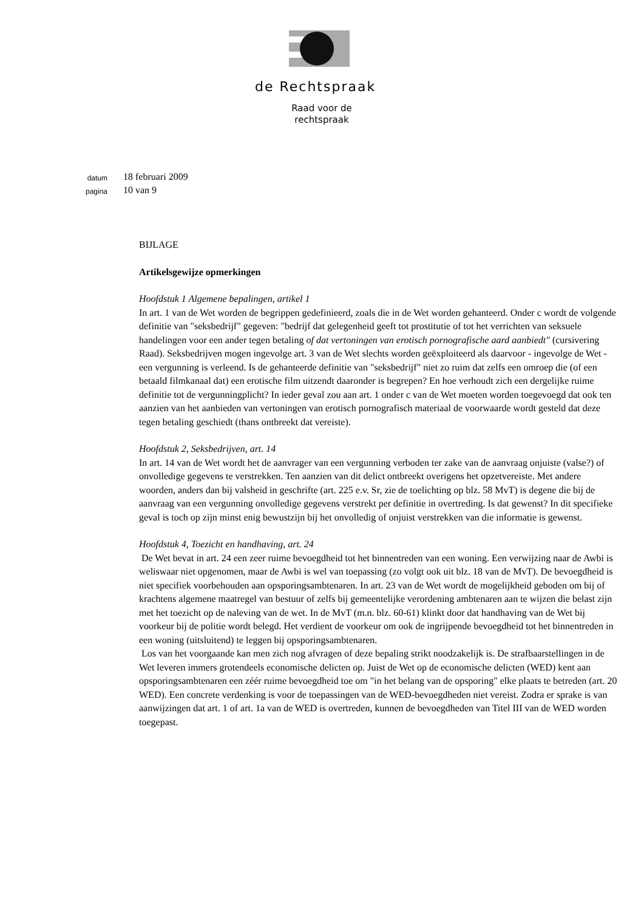de Rechtspraak
Raad voor de rechtspraak
datum
18 februari 2009
pagina
10 van 9
BIJLAGE
Artikelsgewijze opmerkingen
Hoofdstuk 1 Algemene bepalingen, artikel 1
In art. 1 van de Wet worden de begrippen gedefinieerd, zoals die in de Wet worden gehanteerd. Onder c wordt de volgende definitie van "seksbedrijf" gegeven: "bedrijf dat gelegenheid geeft tot prostitutie of tot het verrichten van seksuele handelingen voor een ander tegen betaling of dat vertoningen van erotisch pornografische aard aanbiedt" (cursivering Raad). Seksbedrijven mogen ingevolge art. 3 van de Wet slechts worden geëxploiteerd als daarvoor - ingevolge de Wet - een vergunning is verleend. Is de gehanteerde definitie van "seksbedrijf" niet zo ruim dat zelfs een omroep die (of een betaald filmkanaal dat) een erotische film uitzendt daaronder is begrepen? En hoe verhoudt zich een dergelijke ruime definitie tot de vergunningplicht? In ieder geval zou aan art. 1 onder c van de Wet moeten worden toegevoegd dat ook ten aanzien van het aanbieden van vertoningen van erotisch pornografisch materiaal de voorwaarde wordt gesteld dat deze tegen betaling geschiedt (thans ontbreekt dat vereiste).
Hoofdstuk 2, Seksbedrijven, art. 14
In art. 14 van de Wet wordt het de aanvrager van een vergunning verboden ter zake van de aanvraag onjuiste (valse?) of onvolledige gegevens te verstrekken. Ten aanzien van dit delict ontbreekt overigens het opzetvereiste. Met andere woorden, anders dan bij valsheid in geschrifte (art. 225 e.v. Sr, zie de toelichting op blz. 58 MvT) is degene die bij de aanvraag van een vergunning onvolledige gegevens verstrekt per definitie in overtreding. Is dat gewenst? In dit specifieke geval is toch op zijn minst enig bewustzijn bij het onvolledig of onjuist verstrekken van die informatie is gewenst.
Hoofdstuk 4, Toezicht en handhaving, art. 24
De Wet bevat in art. 24 een zeer ruime bevoegdheid tot het binnentreden van een woning. Een verwijzing naar de Awbi is weliswaar niet opgenomen, maar de Awbi is wel van toepassing (zo volgt ook uit blz. 18 van de MvT). De bevoegdheid is niet specifiek voorbehouden aan opsporingsambtenaren. In art. 23 van de Wet wordt de mogelijkheid geboden om bij of krachtens algemene maatregel van bestuur of zelfs bij gemeentelijke verordening ambtenaren aan te wijzen die belast zijn met het toezicht op de naleving van de wet. In de MvT (m.n. blz. 60-61) klinkt door dat handhaving van de Wet bij voorkeur bij de politie wordt belegd. Het verdient de voorkeur om ook de ingrijpende bevoegdheid tot het binnentreden in een woning (uitsluitend) te leggen bij opsporingsambtenaren.
Los van het voorgaande kan men zich nog afvragen of deze bepaling strikt noodzakelijk is. De strafbaarstellingen in de Wet leveren immers grotendeels economische delicten op. Juist de Wet op de economische delicten (WED) kent aan opsporingsambtenaren een zéér ruime bevoegdheid toe om "in het belang van de opsporing" elke plaats te betreden (art. 20 WED). Een concrete verdenking is voor de toepassingen van de WED-bevoegdheden niet vereist. Zodra er sprake is van aanwijzingen dat art. 1 of art. 1a van de WED is overtreden, kunnen de bevoegdheden van Titel III van de WED worden toegepast.